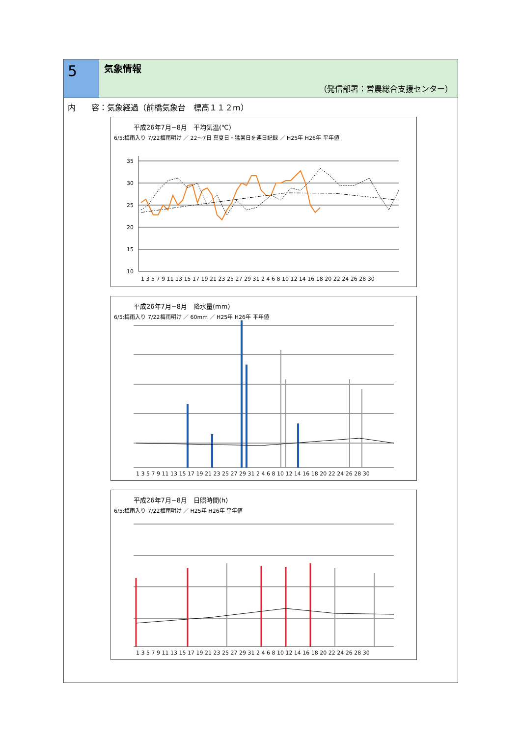5
気象情報
（発信部署：営農総合支援センター）
内　　容：気象経過（前橋気象台　標高１１２m）
平成26年7月−8月　平均気温(℃)
6/5:梅雨入り 7/22梅雨明け ／ 22〜7日 真夏日・猛暑日を連日記録 ／ H25年 H26年 平年値
35
30
25
20
15
10
1 3 5 7 9 11 13 15 17 19 21 23 25 27 29 31 2 4 6 8 10 12 14 16 18 20 22 24 26 28 30
平成26年7月−8月　降水量(mm)
6/5:梅雨入り 7/22梅雨明け ／ 60mm ／ H25年 H26年 平年値
1 3 5 7 9 11 13 15 17 19 21 23 25 27 29 31 2 4 6 8 10 12 14 16 18 20 22 24 26 28 30
平成26年7月−8月　日照時間(h)
6/5:梅雨入り 7/22梅雨明け ／ H25年 H26年 平年値
1 3 5 7 9 11 13 15 17 19 21 23 25 27 29 31 2 4 6 8 10 12 14 16 18 20 22 24 26 28 30